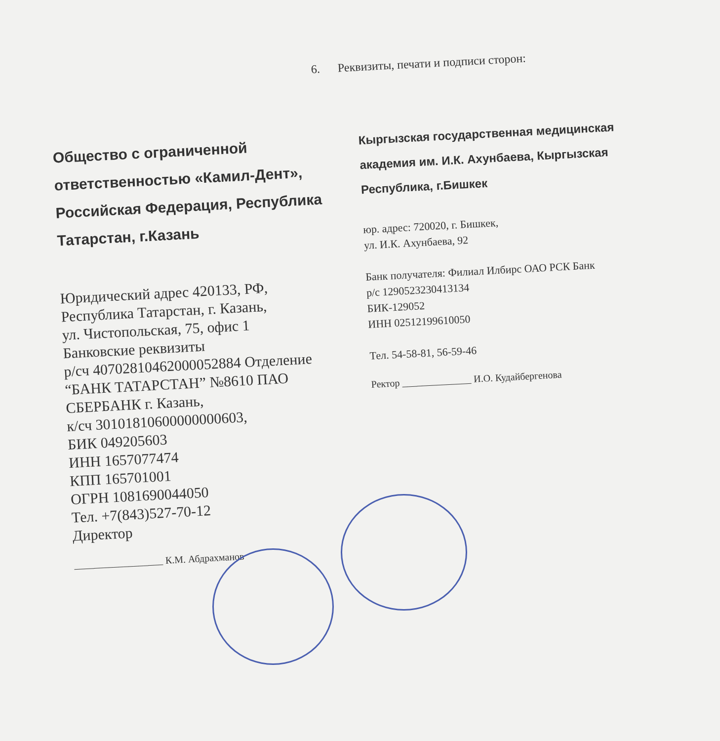6. Реквизиты, печати и подписи сторон:
Общество с ограниченной ответственностью «Камил-Дент», Российская Федерация, Республика Татарстан, г.Казань
Юридический адрес 420133, РФ,
Республика Татарстан, г. Казань,
ул. Чистопольская, 75, офис 1
Банковские реквизиты
р/сч 40702810462000052884 Отделение
“БАНК ТАТАРСТАН” №8610 ПАО
СБЕРБАНК г. Казань,
к/сч 30101810600000000603,
БИК 049205603
ИНН 1657077474
КПП 165701001
ОГРН 1081690044050
Тел. +7(843)527-70-12
Директор
__________________ К.М. Абдрахманов
Кыргызская государственная медицинская академия им. И.К. Ахунбаева, Кыргызская Республика, г.Бишкек
юр. адрес: 720020, г. Бишкек,
ул. И.К. Ахунбаева, 92
Банк получателя: Филиал Илбирс ОАО РСК Банк
р/с 1290523230413134
БИК-129052
ИНН 02512199610050
Тел. 54-58-81, 56-59-46
Ректор ______________ И.О. Кудайбергенова